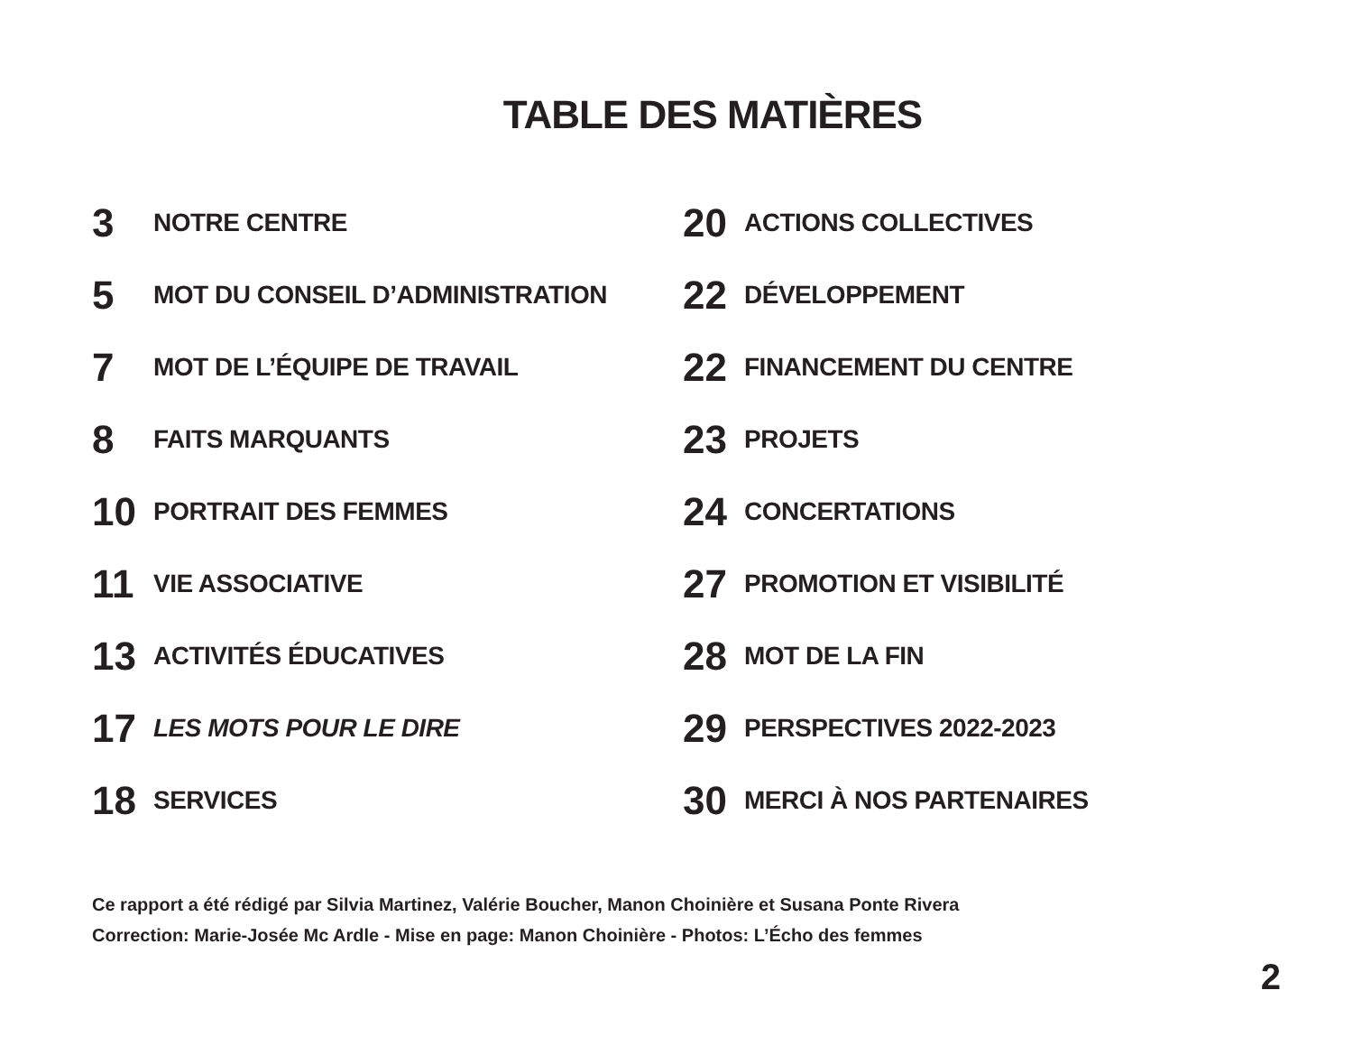TABLE DES MATIÈRES
3 NOTRE CENTRE
5 MOT DU CONSEIL D’ADMINISTRATION
7 MOT DE L’ÉQUIPE DE TRAVAIL
8 FAITS MARQUANTS
10 PORTRAIT DES FEMMES
11 VIE ASSOCIATIVE
13 ACTIVITÉS ÉDUCATIVES
17 LES MOTS POUR LE DIRE
18 SERVICES
20 ACTIONS COLLECTIVES
22 DÉVELOPPEMENT
22 FINANCEMENT DU CENTRE
23 PROJETS
24 CONCERTATIONS
27 PROMOTION ET VISIBILITÉ
28 MOT DE LA FIN
29 PERSPECTIVES 2022-2023
30 MERCI À NOS PARTENAIRES
Ce rapport a été rédigé par Silvia Martinez, Valérie Boucher, Manon Choinière et Susana Ponte Rivera
Correction: Marie-Josée Mc Ardle - Mise en page: Manon Choinière - Photos: L’Écho des femmes
2